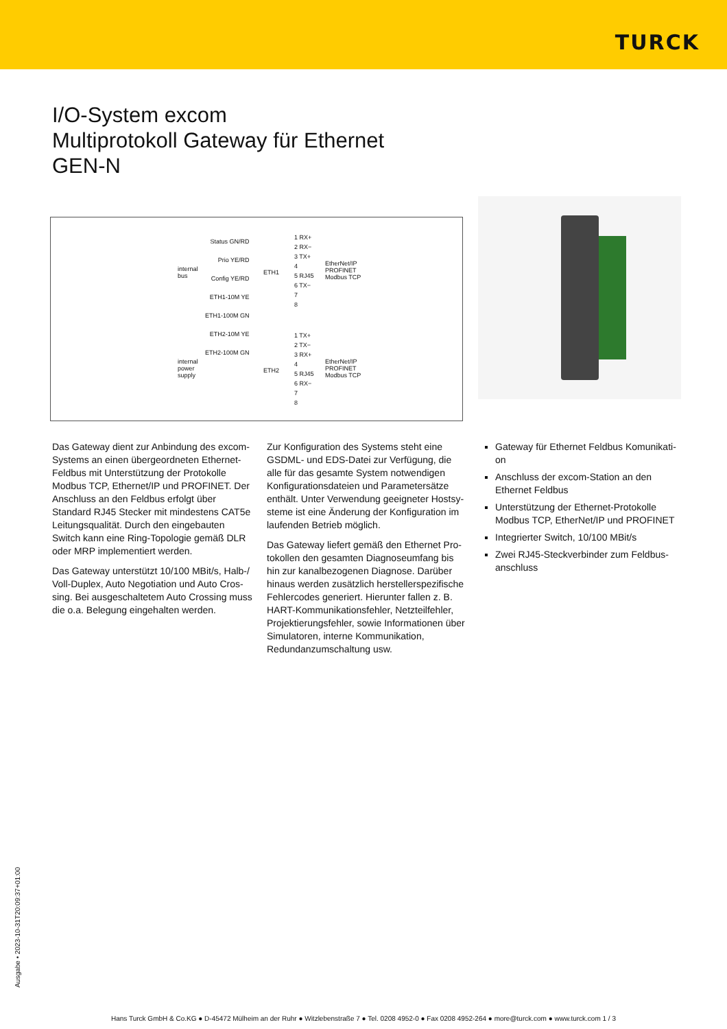TURCK
I/O-System excom
Multiprotokoll Gateway für Ethernet
GEN-N
internal
bus
internal
power
supply
Status GN/RD
Prio YE/RD
Config YE/RD
ETH1-10M YE
ETH1-100M GN
ETH2-10M YE
ETH2-100M GN
ETH1
ETH2
1 RX+
2 RX−
3 TX+
4
5 RJ45
6 TX−
7
8
1 TX+
2 TX−
3 RX+
4
5 RJ45
6 RX−
7
8
EtherNet/IP
PROFINET
Modbus TCP
EtherNet/IP
PROFINET
Modbus TCP
Das Gateway dient zur Anbindung des ex­com-Systems an einen übergeordneten Ether­net-Feldbus mit Unterstützung der Proto­kolle Modbus TCP, Ethernet/IP und PROFI­NET. Der Anschluss an den Feldbus erfolgt über Standard RJ45 Stecker mit mindestens CAT5e Leitungsqualität. Durch den eingebau­ten Switch kann eine Ring-Topologie gemäß DLR oder MRP implementiert werden.
Das Gateway unterstützt 10/100 MBit/s, Halb-/ Voll-Duplex, Auto Negotiation und Auto Cros­sing. Bei ausgeschaltetem Auto Crossing muss die o.a. Belegung eingehalten werden.
Zur Konfiguration des Systems steht eine GSDML- und EDS-Datei zur Verfügung, die alle für das gesamte System notwendigen Konfigurationsdateien und Parametersätze enthält. Unter Verwendung geeigneter Hostsy­steme ist eine Änderung der Konfiguration im laufenden Betrieb möglich.
Das Gateway liefert gemäß den Ethernet Pro­tokollen den gesamten Diagnoseumfang bis hin zur kanalbezogenen Diagnose. Darüber hinaus werden zusätzlich herstellerspezifi­sche Fehlercodes generiert. Hierunter fallen z. B. HART-Kommunikationsfehler, Netzteil­fehler, Projektierungsfehler, sowie Informatio­nen über Simulatoren, interne Kommunikati­on, Redundanzumschaltung usw.
Gateway für Ethernet Feldbus Komunikati­on
Anschluss der excom-Station an den Ethernet Feldbus
Unterstützung der Ethernet-Protokolle Modbus TCP, EtherNet/IP und PROFINET
Integrierter Switch, 10/100 MBit/s
Zwei RJ45-Steckverbinder zum Feldbus­anschluss
Ausgabe • 2023-10-31T20:09:37+01:00
Hans Turck GmbH & Co.KG ● D-45472 Mülheim an der Ruhr ● Witzlebenstraße 7 ● Tel. 0208 4952-0 ● Fax 0208 4952-264 ● more@turck.com ● www.turck.com 1 / 3